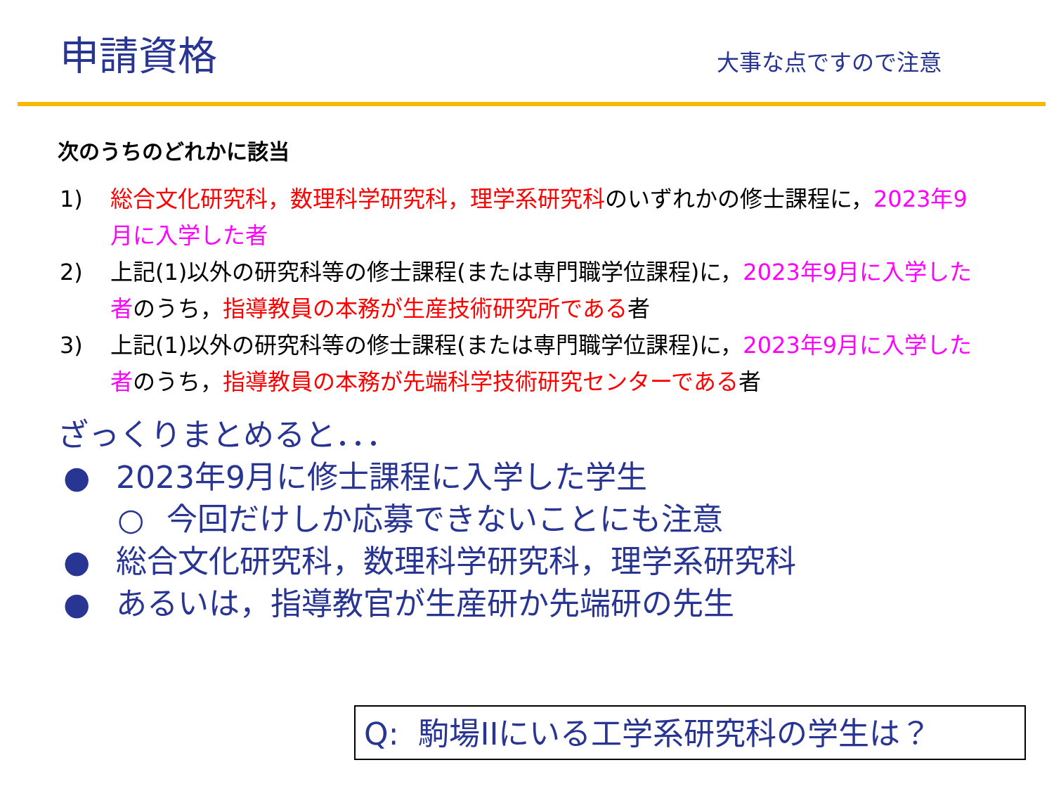申請資格
大事な点ですので注意
次のうちのどれかに該当
1) 総合文化研究科，数理科学研究科，理学系研究科のいずれかの修士課程に，2023年9月に入学した者
2) 上記(1)以外の研究科等の修士課程(または専門職学位課程)に，2023年9月に入学した者のうち，指導教員の本務が生産技術研究所である者
3) 上記(1)以外の研究科等の修士課程(または専門職学位課程)に，2023年9月に入学した者のうち，指導教員の本務が先端科学技術研究センターである者
ざっくりまとめると．．．
● 2023年9月に修士課程に入学した学生
○ 今回だけしか応募できないことにも注意
● 総合文化研究科，数理科学研究科，理学系研究科
● あるいは，指導教官が生産研か先端研の先生
Q: 駒場IIにいる工学系研究科の学生は？